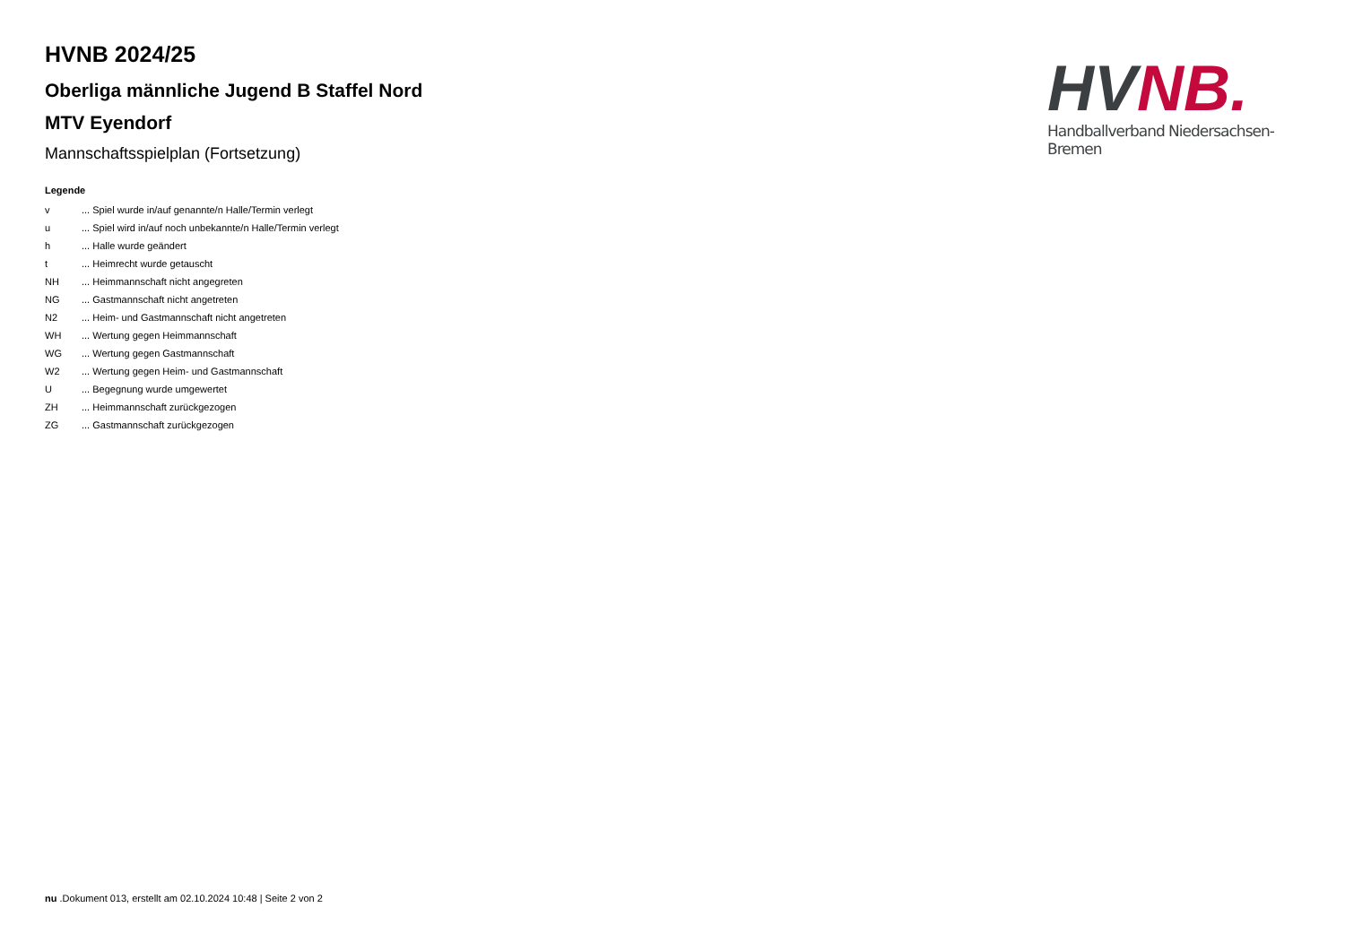HVNB 2024/25
Oberliga männliche Jugend B Staffel Nord
MTV Eyendorf
Mannschaftsspielplan (Fortsetzung)
Legende
| v | ... Spiel wurde in/auf genannte/n Halle/Termin verlegt |
| u | ... Spiel wird in/auf noch unbekannte/n Halle/Termin verlegt |
| h | ... Halle wurde geändert |
| t | ... Heimrecht wurde getauscht |
| NH | ... Heimmannschaft nicht angegreten |
| NG | ... Gastmannschaft nicht angetreten |
| N2 | ... Heim- und Gastmannschaft nicht angetreten |
| WH | ... Wertung gegen Heimmannschaft |
| WG | ... Wertung gegen Gastmannschaft |
| W2 | ... Wertung gegen Heim- und Gastmannschaft |
| U | ... Begegnung wurde umgewertet |
| ZH | ... Heimmannschaft zurückgezogen |
| ZG | ... Gastmannschaft zurückgezogen |
HV NB.
Handballverband Niedersachsen-Bremen
nu .Dokument 013, erstellt am 02.10.2024 10:48 | Seite 2 von 2